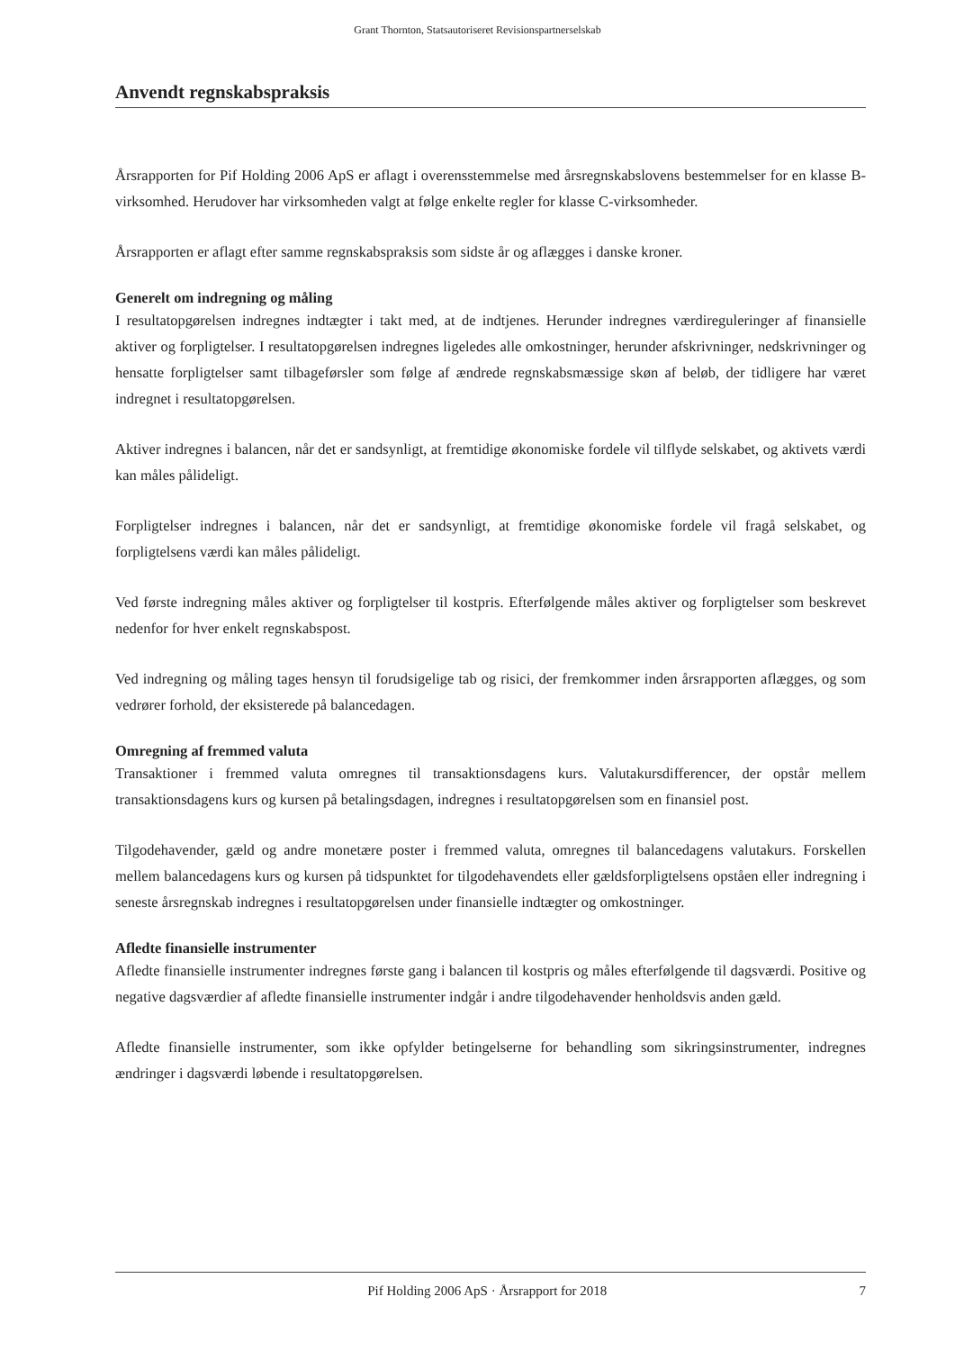Grant Thornton, Statsautoriseret Revisionspartnerselskab
Anvendt regnskabspraksis
Årsrapporten for Pif Holding 2006 ApS er aflagt i overensstemmelse med årsregnskabslovens bestemmelser for en klasse B-virksomhed. Herudover har virksomheden valgt at følge enkelte regler for klasse C-virksomheder.
Årsrapporten er aflagt efter samme regnskabspraksis som sidste år og aflægges i danske kroner.
Generelt om indregning og måling
I resultatopgørelsen indregnes indtægter i takt med, at de indtjenes. Herunder indregnes værdireguleringer af finansielle aktiver og forpligtelser. I resultatopgørelsen indregnes ligeledes alle omkostninger, herunder afskrivninger, nedskrivninger og hensatte forpligtelser samt tilbageførsler som følge af ændrede regnskabsmæssige skøn af beløb, der tidligere har været indregnet i resultatopgørelsen.
Aktiver indregnes i balancen, når det er sandsynligt, at fremtidige økonomiske fordele vil tilflyde selskabet, og aktivets værdi kan måles pålideligt.
Forpligtelser indregnes i balancen, når det er sandsynligt, at fremtidige økonomiske fordele vil fragå selskabet, og forpligtelsens værdi kan måles pålideligt.
Ved første indregning måles aktiver og forpligtelser til kostpris. Efterfølgende måles aktiver og forpligtelser som beskrevet nedenfor for hver enkelt regnskabspost.
Ved indregning og måling tages hensyn til forudsigelige tab og risici, der fremkommer inden årsrapporten aflægges, og som vedrører forhold, der eksisterede på balancedagen.
Omregning af fremmed valuta
Transaktioner i fremmed valuta omregnes til transaktionsdagens kurs. Valutakursdifferencer, der opstår mellem transaktionsdagens kurs og kursen på betalingsdagen, indregnes i resultatopgørelsen som en finansiel post.
Tilgodehavender, gæld og andre monetære poster i fremmed valuta, omregnes til balancedagens valutakurs. Forskellen mellem balancedagens kurs og kursen på tidspunktet for tilgodehavendets eller gældsforpligtelsens opståen eller indregning i seneste årsregnskab indregnes i resultatopgørelsen under finansielle indtægter og omkostninger.
Afledte finansielle instrumenter
Afledte finansielle instrumenter indregnes første gang i balancen til kostpris og måles efterfølgende til dagsværdi. Positive og negative dagsværdier af afledte finansielle instrumenter indgår i andre tilgodehavender henholdsvis anden gæld.
Afledte finansielle instrumenter, som ikke opfylder betingelserne for behandling som sikringsinstrumenter, indregnes ændringer i dagsværdi løbende i resultatopgørelsen.
Pif Holding 2006 ApS · Årsrapport for 2018 7